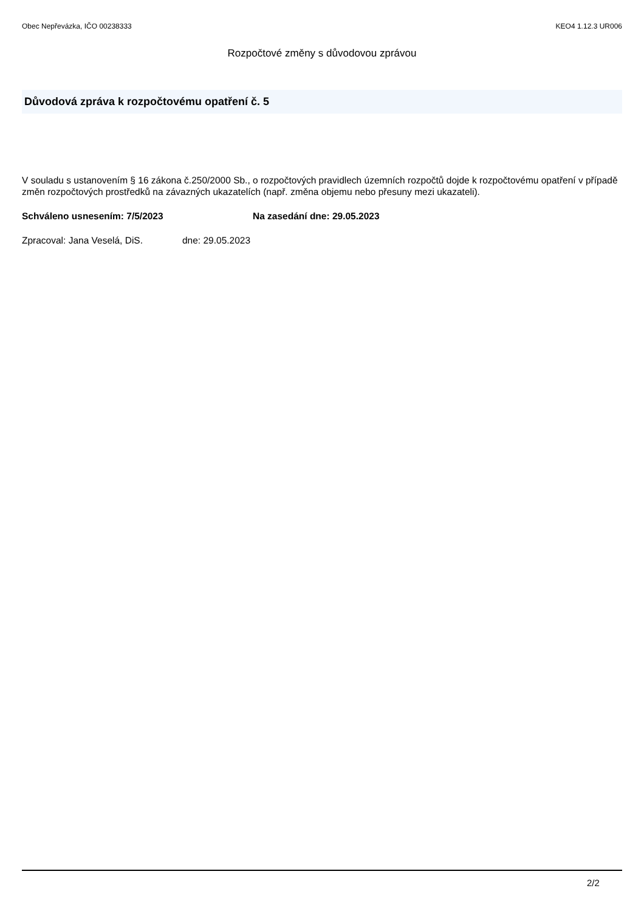Obec Nepřevázka, IČO 00238333 KEO4 1.12.3 UR006
Rozpočtové změny s důvodovou zprávou
Důvodová zpráva k rozpočtovému opatření č. 5
V souladu s ustanovením § 16 zákona č.250/2000 Sb., o rozpočtových pravidlech územních rozpočtů dojde k rozpočtovému opatření v případě změn rozpočtových prostředků na závazných ukazatelích (např. změna objemu nebo přesuny mezi ukazateli).
Schváleno usnesením: 7/5/2023 Na zasedání dne: 29.05.2023
Zpracoval: Jana Veselá, DiS. dne: 29.05.2023
2/2